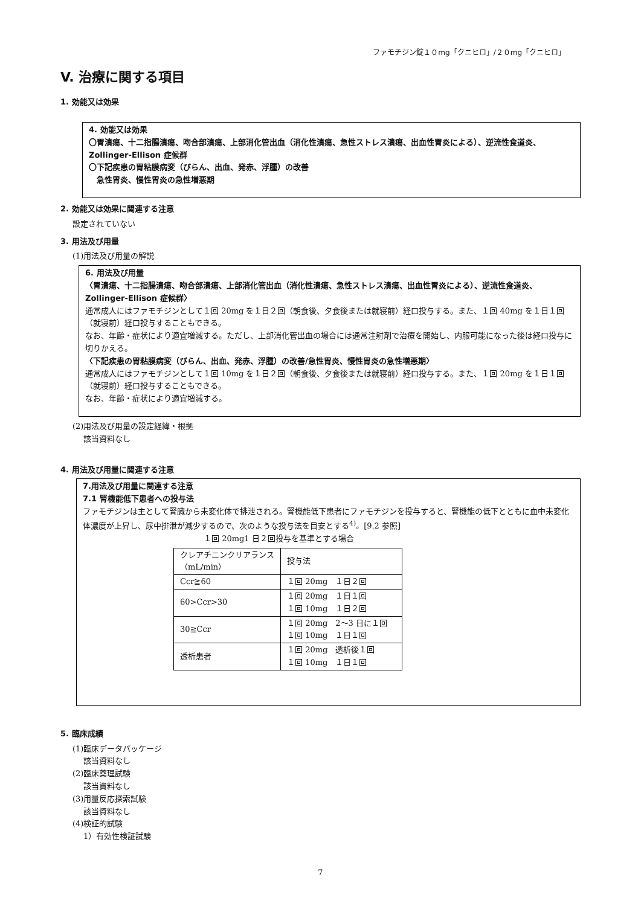ファモチジン錠１０mg「クニヒロ」/２０mg「クニヒロ」
V. 治療に関する項目
1. 効能又は効果
4. 効能又は効果
〇胃潰瘍、十二指腸潰瘍、吻合部潰瘍、上部消化管出血（消化性潰瘍、急性ストレス潰瘍、出血性胃炎による）、逆流性食道炎、Zollinger-Ellison 症候群
〇下記疾患の胃粘膜病変（びらん、出血、発赤、浮腫）の改善
　急性胃炎、慢性胃炎の急性増悪期
2. 効能又は効果に関連する注意
設定されていない
3. 用法及び用量
(1)用法及び用量の解説
6. 用法及び用量
〈胃潰瘍、十二指腸潰瘍、吻合部潰瘍、上部消化管出血（消化性潰瘍、急性ストレス潰瘍、出血性胃炎による）、逆流性食道炎、Zollinger-Ellison 症候群〉
通常成人にはファモチジンとして１回 20mg を１日２回（朝食後、夕食後または就寝前）経口投与する。また、１回 40mg を１日１回（就寝前）経口投与することもできる。
なお、年齢・症状により適宜増減する。ただし、上部消化管出血の場合には通常注射剤で治療を開始し、内服可能になった後は経口投与に切りかえる。
〈下記疾患の胃粘膜病変（びらん、出血、発赤、浮腫）の改善/急性胃炎、慢性胃炎の急性増悪期〉
通常成人にはファモチジンとして１回 10mg を１日２回（朝食後、夕食後または就寝前）経口投与する。また、１回 20mg を１日１回（就寝前）経口投与することもできる。
なお、年齢・症状により適宜増減する。
(2)用法及び用量の設定経緯・根拠
該当資料なし
4. 用法及び用量に関連する注意
7.用法及び用量に関連する注意
7.1 腎機能低下患者への投与法
ファモチジンは主として腎臓から未変化体で排泄される。腎機能低下患者にファモチジンを投与すると、腎機能の低下とともに血中未変化体濃度が上昇し、尿中排泄が減少するので、次のような投与法を目安とする<sup>4)</sup>。[9.2 参照]
１回 20mg1 日２回投与を基準とする場合
| クレアチニンクリアランス （mL/min） | 投与法 |
| Ccr≧60 | １回 20mg １日２回 |
| 60>Ccr>30 | １回 20mg １日１回 １回 10mg １日２回 |
| 30≧Ccr | １回 20mg 2〜3 日に１回 １回 10mg １日１回 |
| 透析患者 | １回 20mg 透析後１回 １回 10mg １日１回 |
5. 臨床成績
(1)臨床データパッケージ
該当資料なし
(2)臨床薬理試験
該当資料なし
(3)用量反応探索試験
該当資料なし
(4)検証的試験
1）有効性検証試験
7